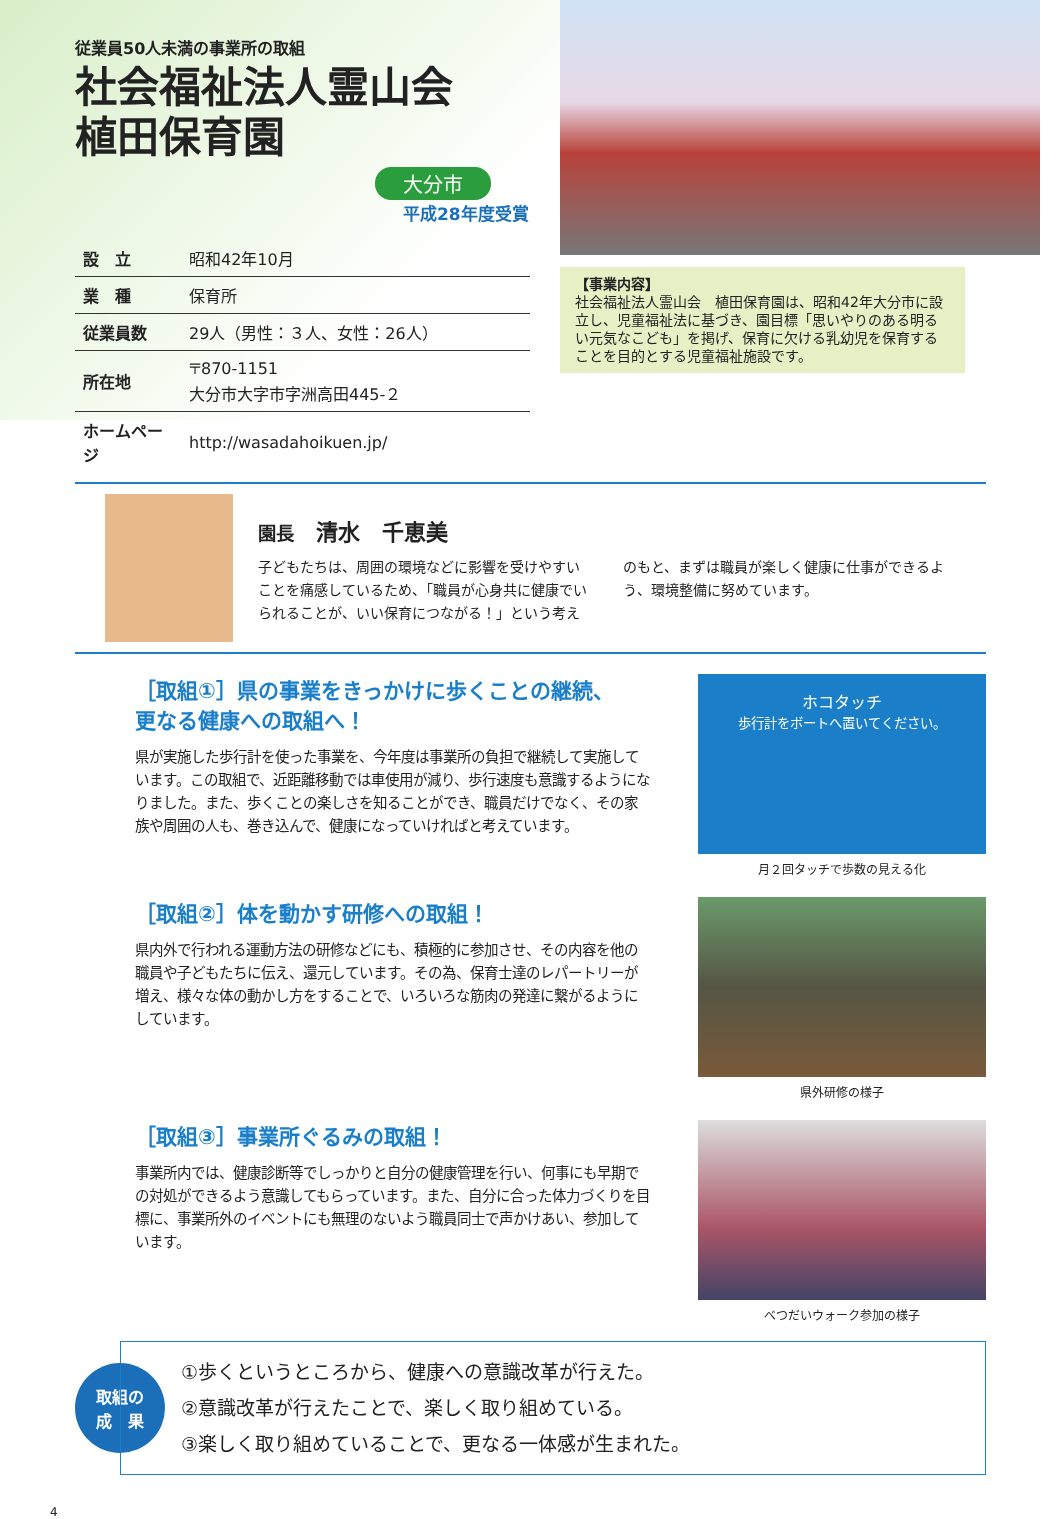従業員50人未満の事業所の取組
社会福祉法人霊山会
植田保育園
大分市
平成28年度受賞
| 設 立 | 昭和42年10月 |
| 業 種 | 保育所 |
| 従業員数 | 29人（男性：３人、女性：26人） |
| 所在地 | 〒870-1151 大分市大字市字洲高田445-２ |
| ホームページ | http://wasadahoikuen.jp/ |
【事業内容】
社会福祉法人霊山会　植田保育園は、昭和42年大分市に設立し、児童福祉法に基づき、園目標「思いやりのある明るい元気なこども」を掲げ、保育に欠ける乳幼児を保育することを目的とする児童福祉施設です。
園長　清水　千恵美
子どもたちは、周囲の環境などに影響を受けやすいことを痛感しているため、「職員が心身共に健康でいられることが、いい保育につながる！」という考えのもと、まずは職員が楽しく健康に仕事ができるよう、環境整備に努めています。
［取組①］県の事業をきっかけに歩くことの継続、
更なる健康への取組へ！
県が実施した歩行計を使った事業を、今年度は事業所の負担で継続して実施しています。この取組で、近距離移動では車使用が減り、歩行速度も意識するようになりました。また、歩くことの楽しさを知ることができ、職員だけでなく、その家族や周囲の人も、巻き込んで、健康になっていければと考えています。
ホコタッチ
歩行計をボートへ置いてください。
月２回タッチで歩数の見える化
［取組②］体を動かす研修への取組！
県内外で行われる運動方法の研修などにも、積極的に参加させ、その内容を他の職員や子どもたちに伝え、還元しています。その為、保育士達のレパートリーが増え、様々な体の動かし方をすることで、いろいろな筋肉の発達に繋がるようにしています。
県外研修の様子
［取組③］事業所ぐるみの取組！
事業所内では、健康診断等でしっかりと自分の健康管理を行い、何事にも早期での対処ができるよう意識してもらっています。また、自分に合った体力づくりを目標に、事業所外のイベントにも無理のないよう職員同士で声かけあい、参加しています。
べつだいウォーク参加の様子
取組の
成　果
①歩くというところから、健康への意識改革が行えた。
②意識改革が行えたことで、楽しく取り組めている。
③楽しく取り組めていることで、更なる一体感が生まれた。
4